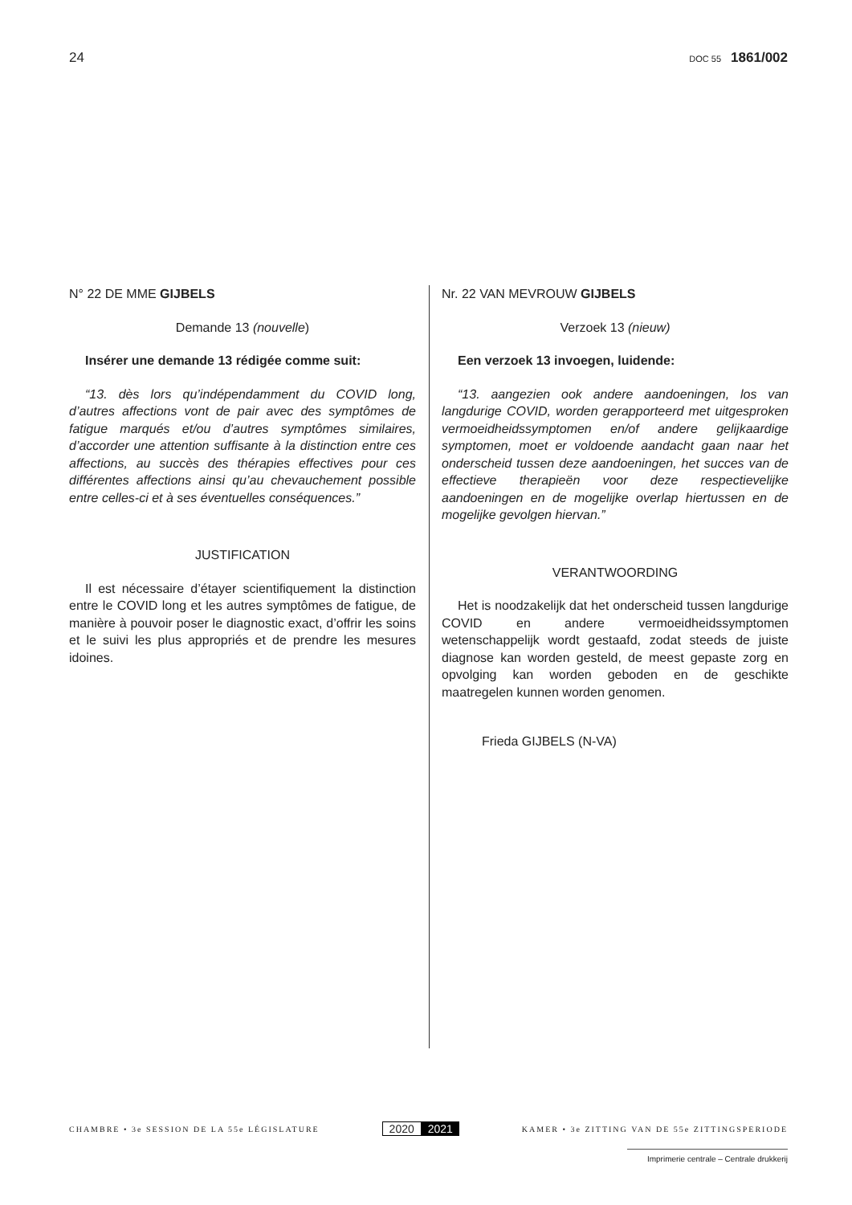24 DOC 55 1861/002
N° 22 DE MME GIJBELS
Demande 13 (nouvelle)
Insérer une demande 13 rédigée comme suit:
“13. dès lors qu’indépendamment du COVID long, d’autres affections vont de pair avec des symptômes de fatigue marqués et/ou d’autres symptômes similaires, d’accorder une attention suffisante à la distinction entre ces affections, au succès des thérapies effectives pour ces différentes affections ainsi qu’au chevauchement possible entre celles-ci et à ses éventuelles conséquences.”
JUSTIFICATION
Il est nécessaire d’étayer scientifiquement la distinction entre le COVID long et les autres symptômes de fatigue, de manière à pouvoir poser le diagnostic exact, d’offrir les soins et le suivi les plus appropriés et de prendre les mesures idoines.
Nr. 22 VAN MEVROUW GIJBELS
Verzoek 13 (nieuw)
Een verzoek 13 invoegen, luidende:
“13. aangezien ook andere aandoeningen, los van langdurige COVID, worden gerapporteerd met uitgesproken vermoeidheidssymptomen en/of andere gelijkaardige symptomen, moet er voldoende aandacht gaan naar het onderscheid tussen deze aandoeningen, het succes van de effectieve therapieën voor deze respectievelijke aandoeningen en de mogelijke overlap hiertussen en de mogelijke gevolgen hiervan.”
VERANTWOORDING
Het is noodzakelijk dat het onderscheid tussen langdurige COVID en andere vermoeidheidssymptomen wetenschappelijk wordt gestaafd, zodat steeds de juiste diagnose kan worden gesteld, de meest gepaste zorg en opvolging kan worden geboden en de geschikte maatregelen kunnen worden genomen.
Frieda GIJBELS (N-VA)
CHAMBRE • 3e SESSION DE LA 55e LÉGISLATURE 2020 2021 KAMER • 3e ZITTING VAN DE 55e ZITTINGSPERIODE
Imprimerie centrale – Centrale drukkerij